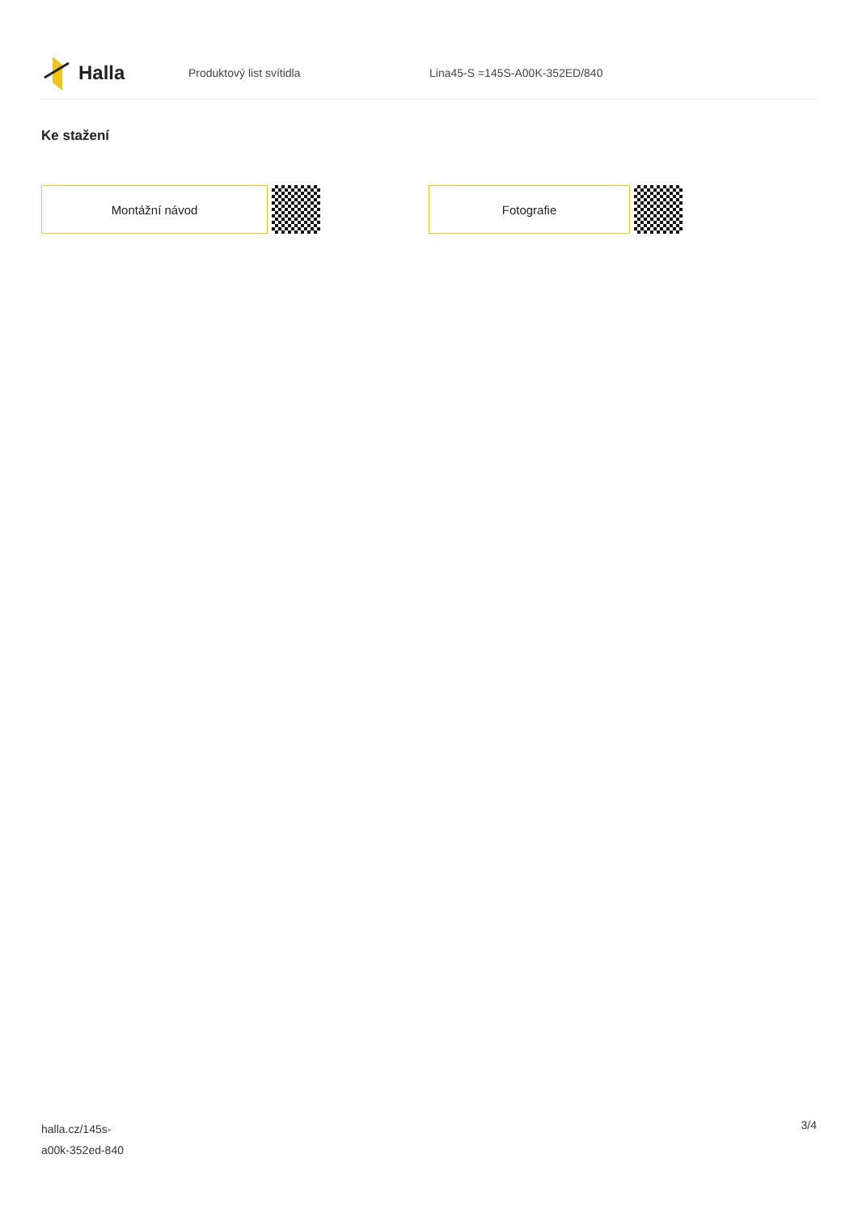Halla
Produktový list svítidla Lina45-S =145S-A00K-352ED/840
Ke stažení
Montážní návod Fotografie
halla.cz/145s-
a00k-352ed-840
3/4